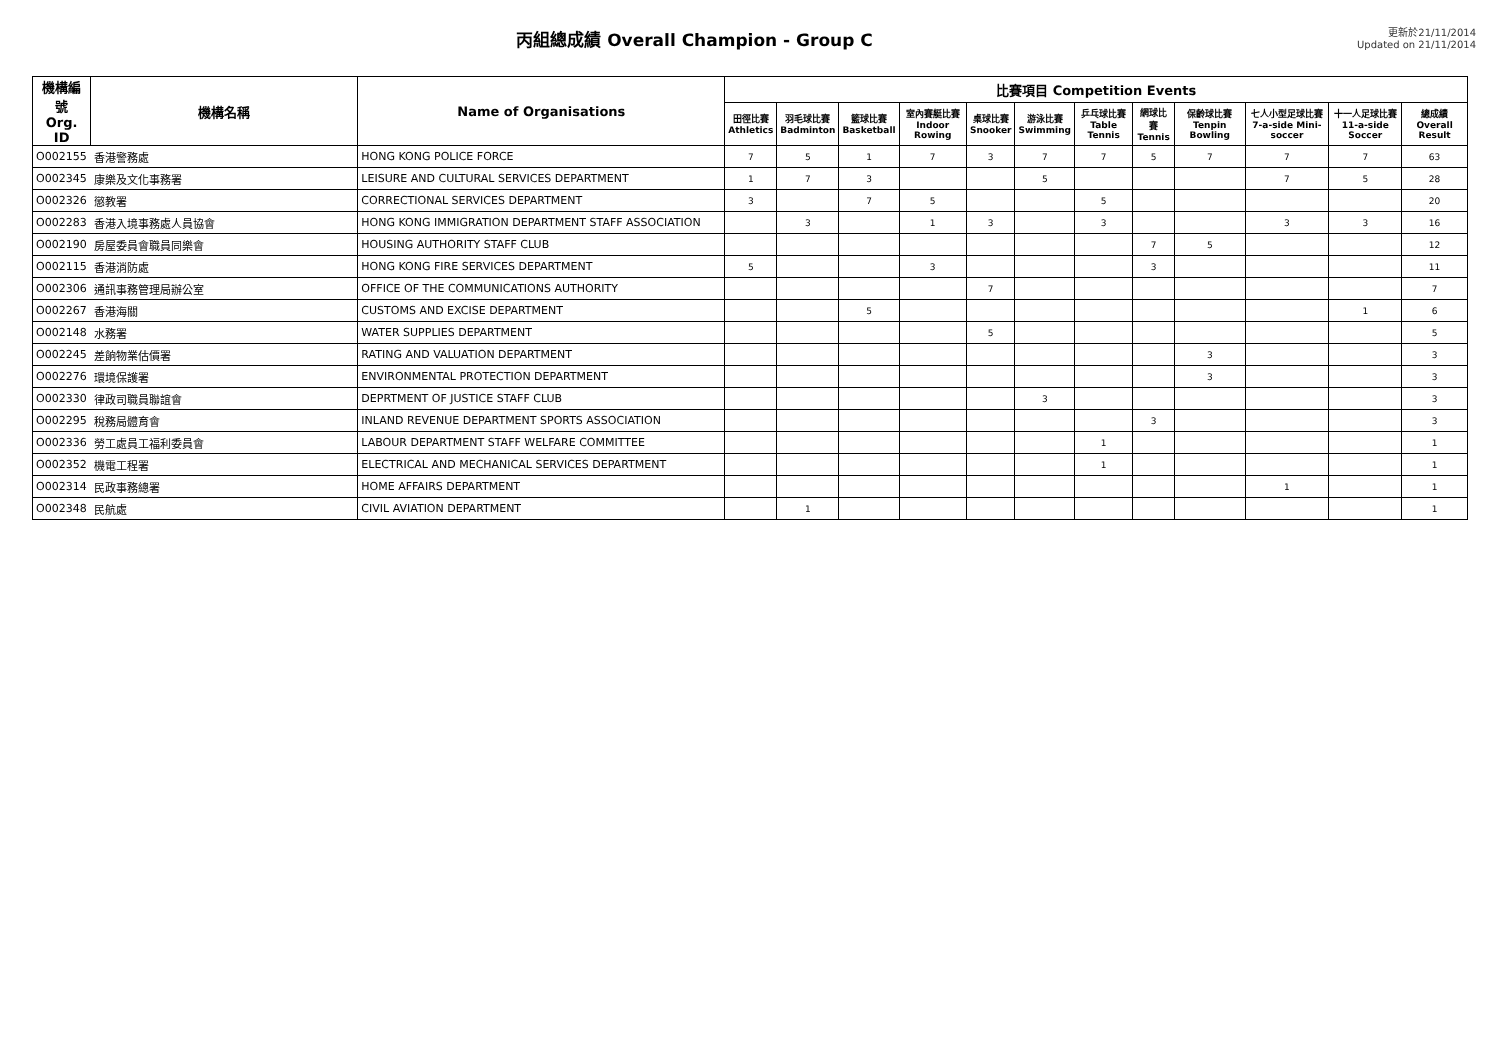丙組總成績 Overall Champion - Group C
更新於21/11/2014
Updated on 21/11/2014
| 機構編號 Org. ID | 機構名稱 | Name of Organisations | 比賽項目 Competition Events | | | | | | | | | | | |
| --- | --- | --- | --- | --- | --- | --- | --- | --- | --- | --- | --- | --- | --- | --- |
| | | | 田徑比賽 Athletics | 羽毛球比賽 Badminton | 籃球比賽 Basketball | 室內賽艇比賽 Indoor Rowing | 桌球比賽 Snooker | 游泳比賽 Swimming | 乒乓球比賽 Table Tennis | 網球比賽 Tennis | 保齡球比賽 Tenpin Bowling | 七人小型足球比賽 7-a-side Mini-soccer | 十一人足球比賽 11-a-side Soccer | 總成績 Overall Result |
| O002155 | 香港警務處 | HONG KONG POLICE FORCE | 7 | 5 | 1 | 7 | 3 | 7 | 7 | 5 | 7 | 7 | 7 | 63 |
| O002345 | 康樂及文化事務署 | LEISURE AND CULTURAL SERVICES DEPARTMENT | 1 | 7 | 3 | | | 5 | | | | 7 | 5 | 28 |
| O002326 | 懲教署 | CORRECTIONAL SERVICES DEPARTMENT | 3 | | 7 | 5 | | | 5 | | | | | 20 |
| O002283 | 香港入境事務處人員協會 | HONG KONG IMMIGRATION DEPARTMENT STAFF ASSOCIATION | | 3 | | 1 | 3 | | 3 | | | 3 | 3 | 16 |
| O002190 | 房屋委員會職員同樂會 | HOUSING AUTHORITY STAFF CLUB | | | | | | | | 7 | 5 | | | 12 |
| O002115 | 香港消防處 | HONG KONG FIRE SERVICES DEPARTMENT | 5 | | | 3 | | | | 3 | | | | 11 |
| O002306 | 通訊事務管理局辦公室 | OFFICE OF THE COMMUNICATIONS AUTHORITY | | | | | 7 | | | | | | | 7 |
| O002267 | 香港海關 | CUSTOMS AND EXCISE DEPARTMENT | | | 5 | | | | | | | | 1 | 6 |
| O002148 | 水務署 | WATER SUPPLIES DEPARTMENT | | | | | 5 | | | | | | | 5 |
| O002245 | 差餉物業估價署 | RATING AND VALUATION DEPARTMENT | | | | | | | | | 3 | | | 3 |
| O002276 | 環境保護署 | ENVIRONMENTAL PROTECTION DEPARTMENT | | | | | | | | | 3 | | | 3 |
| O002330 | 律政司職員聯誼會 | DEPRTMENT OF JUSTICE STAFF CLUB | | | | | | 3 | | | | | | 3 |
| O002295 | 稅務局體育會 | INLAND REVENUE DEPARTMENT SPORTS ASSOCIATION | | | | | | | | 3 | | | | 3 |
| O002336 | 勞工處員工福利委員會 | LABOUR DEPARTMENT STAFF WELFARE COMMITTEE | | | | | | | 1 | | | | | 1 |
| O002352 | 機電工程署 | ELECTRICAL AND MECHANICAL SERVICES DEPARTMENT | | | | | | | 1 | | | | | 1 |
| O002314 | 民政事務總署 | HOME AFFAIRS DEPARTMENT | | | | | | | | | | 1 | | 1 |
| O002348 | 民航處 | CIVIL AVIATION DEPARTMENT | | 1 | | | | | | | | | | 1 |